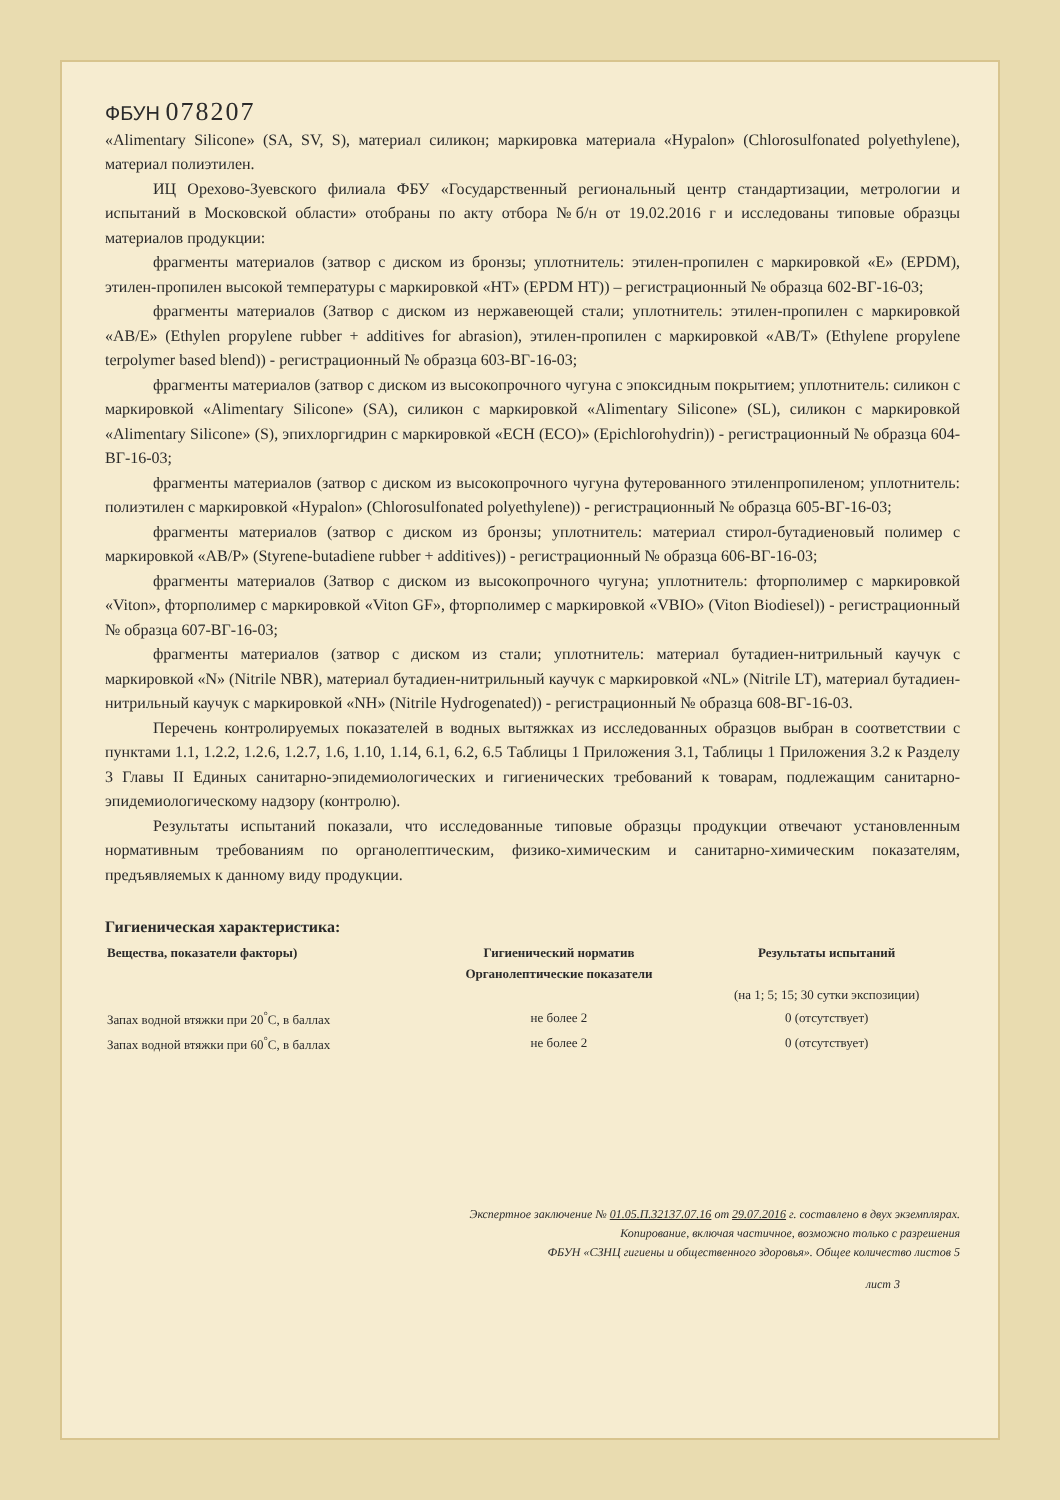ФБУН 078207
«Alimentary Silicone» (SA, SV, S), материал силикон; маркировка материала «Hypalon» (Chlorosulfonated polyethylene), материал полиэтилен.
ИЦ Орехово-Зуевского филиала ФБУ «Государственный региональный центр стандартизации, метрологии и испытаний в Московской области» отобраны по акту отбора №б/н от 19.02.2016 г и исследованы типовые образцы материалов продукции:
фрагменты материалов (затвор с диском из бронзы; уплотнитель: этилен-пропилен с маркировкой «E» (EPDM), этилен-пропилен высокой температуры с маркировкой «HT» (EPDM HT)) – регистрационный № образца 602-ВГ-16-03;
фрагменты материалов (Затвор с диском из нержавеющей стали; уплотнитель: этилен-пропилен с маркировкой «AB/E» (Ethylen propylene rubber + additives for abrasion), этилен-пропилен с маркировкой «AB/T» (Ethylene propylene terpolymer based blend)) - регистрационный № образца 603-ВГ-16-03;
фрагменты материалов (затвор с диском из высокопрочного чугуна с эпоксидным покрытием; уплотнитель: силикон с маркировкой «Alimentary Silicone» (SA), силикон с маркировкой «Alimentary Silicone» (SL), силикон с маркировкой «Alimentary Silicone» (S), эпихлоргидрин с маркировкой «ECH (ECO)» (Epichlorohydrin)) - регистрационный № образца 604-ВГ-16-03;
фрагменты материалов (затвор с диском из высокопрочного чугуна футерованного этиленпропиленом; уплотнитель: полиэтилен с маркировкой «Hypalon» (Chlorosulfonated polyethylene)) - регистрационный № образца 605-ВГ-16-03;
фрагменты материалов (затвор с диском из бронзы; уплотнитель: материал стирол-бутадиеновый полимер с маркировкой «AB/P» (Styrene-butadiene rubber + additives)) - регистрационный № образца 606-ВГ-16-03;
фрагменты материалов (Затвор с диском из высокопрочного чугуна; уплотнитель: фторполимер с маркировкой «Viton», фторполимер с маркировкой «Viton GF», фторполимер с маркировкой «VBIO» (Viton Biodiesel)) - регистрационный № образца 607-ВГ-16-03;
фрагменты материалов (затвор с диском из стали; уплотнитель: материал бутадиен-нитрильный каучук с маркировкой «N» (Nitrile NBR), материал бутадиен-нитрильный каучук с маркировкой «NL» (Nitrile LT), материал бутадиен-нитрильный каучук с маркировкой «NH» (Nitrile Hydrogenated)) - регистрационный № образца 608-ВГ-16-03.
Перечень контролируемых показателей в водных вытяжках из исследованных образцов выбран в соответствии с пунктами 1.1, 1.2.2, 1.2.6, 1.2.7, 1.6, 1.10, 1.14, 6.1, 6.2, 6.5 Таблицы 1 Приложения 3.1, Таблицы 1 Приложения 3.2 к Разделу 3 Главы II Единых санитарно-эпидемиологических и гигиенических требований к товарам, подлежащим санитарно-эпидемиологическому надзору (контролю).
Результаты испытаний показали, что исследованные типовые образцы продукции отвечают установленным нормативным требованиям по органолептическим, физико-химическим и санитарно-химическим показателям, предъявляемых к данному виду продукции.
Гигиеническая характеристика:
| Вещества, показатели факторы) | Гигиенический норматив | Результаты испытаний |
| --- | --- | --- |
| | Органолептические показатели | |
| | | (на 1; 5; 15; 30 сутки экспозиции) |
| Запах водной втяжки при 20<sup>°</sup>С, в баллах | не более 2 | 0 (отсутствует) |
| Запах водной втяжки при 60<sup>°</sup>С, в баллах | не более 2 | 0 (отсутствует) |
Экспертное заключение № 01.05.П.32137.07.16 от 29.07.2016 г. составлено в двух экземплярах.
Копирование, включая частичное, возможно только с разрешения
ФБУН «СЗНЦ гигиены и общественного здоровья». Общее количество листов 5
лист 3